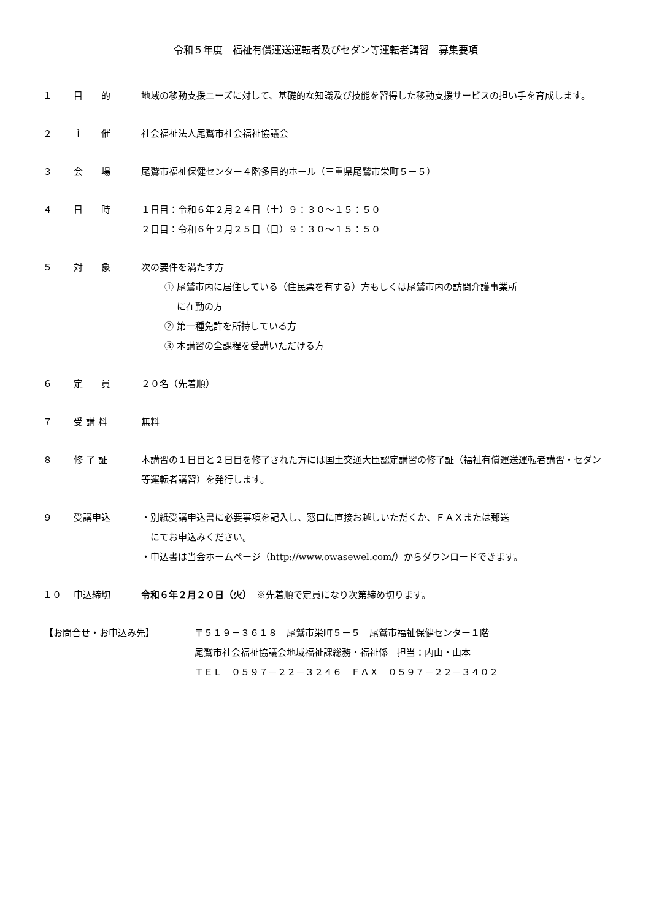令和５年度　福祉有償運送運転者及びセダン等運転者講習　募集要項
１ 目　　的 地域の移動支援ニーズに対して、基礎的な知識及び技能を習得した移動支援サービスの担い手を育成します。
２ 主　　催 社会福祉法人尾鷲市社会福祉協議会
３ 会　　場 尾鷲市福祉保健センター４階多目的ホール（三重県尾鷲市栄町５－５）
４ 日　　時 １日目：令和６年２月２４日（土）９：３０～１５：５０
２日目：令和６年２月２５日（日）９：３０～１５：５０
５ 対　　象 次の要件を満たす方
① 尾鷲市内に居住している（住民票を有する）方もしくは尾鷲市内の訪問介護事業所
　 に在勤の方
② 第一種免許を所持している方
③ 本講習の全課程を受講いただける方
６ 定　　員 ２０名（先着順）
７ 受 講 料 無料
８ 修 了 証 本講習の１日目と２日目を修了された方には国土交通大臣認定講習の修了証（福祉有償運送運転者講習・セダン等運転者講習）を発行します。
９ 受講申込 ・別紙受講申込書に必要事項を記入し、窓口に直接お越しいただくか、ＦＡＸまたは郵送
　にてお申込みください。
・申込書は当会ホームページ（http://www.owasewel.com/）からダウンロードできます。
１０ 申込締切 令和６年２月２０日（火）　※先着順で定員になり次第締め切ります。
【お問合せ・お申込み先】 〒５１９－３６１８　尾鷲市栄町５－５　尾鷲市福祉保健センター１階
尾鷲市社会福祉協議会地域福祉課総務・福祉係　担当：内山・山本
ＴＥＬ　０５９７－２２－３２４６　ＦＡＸ　０５９７－２２－３４０２